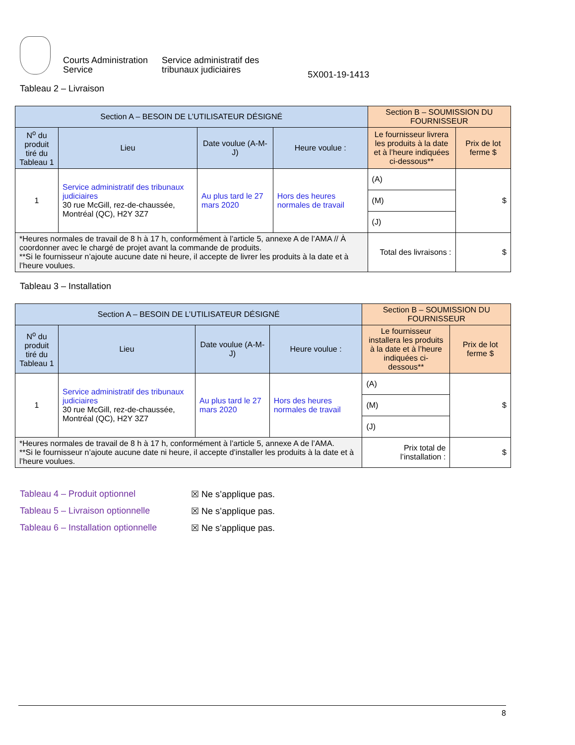Courts Administration
Service
Service administratif des
tribunaux judiciaires
5X001-19-1413
Tableau 2 – Livraison
| Section A – BESOIN DE L’UTILISATEUR DÉSIGNÉ | | | | Section B – SOUMISSION DU FOURNISSEUR | |
| --- | --- | --- | --- | --- | --- |
| N<sup>o</sup> du produit tiré du Tableau 1 | Lieu | Date voulue (A-M-J) | Heure voulue : | Le fournisseur livrera les produits à la date et à l’heure indiquées ci-dessous** | Prix de lot ferme $ |
| 1 | Service administratif des tribunaux judiciaires 30 rue McGill, rez-de-chaussée, Montréal (QC), H2Y 3Z7 | Au plus tard le 27 mars 2020 | Hors des heures normales de travail | (A) | $ |
| | | | | (M) | |
| | | | | (J) | |
| *Heures normales de travail de 8 h à 17 h, conformément à l’article 5, annexe A de l’AMA // À coordonner avec le chargé de projet avant la commande de produits. **Si le fournisseur n’ajoute aucune date ni heure, il accepte de livrer les produits à la date et à l’heure voulues. | | | | Total des livraisons : | $ |
Tableau 3 – Installation
| Section A – BESOIN DE L’UTILISATEUR DÉSIGNÉ | | | | Section B – SOUMISSION DU FOURNISSEUR | |
| --- | --- | --- | --- | --- | --- |
| N<sup>o</sup> du produit tiré du Tableau 1 | Lieu | Date voulue (A-M-J) | Heure voulue : | Le fournisseur installera les produits à la date et à l’heure indiquées ci-dessous** | Prix de lot ferme $ |
| 1 | Service administratif des tribunaux judiciaires 30 rue McGill, rez-de-chaussée, Montréal (QC), H2Y 3Z7 | Au plus tard le 27 mars 2020 | Hors des heures normales de travail | (A) | $ |
| | | | | (M) | |
| | | | | (J) | |
| *Heures normales de travail de 8 h à 17 h, conformément à l’article 5, annexe A de l’AMA. **Si le fournisseur n’ajoute aucune date ni heure, il accepte d’installer les produits à la date et à l’heure voulues. | | | | Prix total de l’installation : | $ |
Tableau 4 – Produit optionnel ☒ Ne s’applique pas.
Tableau 5 – Livraison optionnelle ☒ Ne s’applique pas.
Tableau 6 – Installation optionnelle ☒ Ne s’applique pas.
8